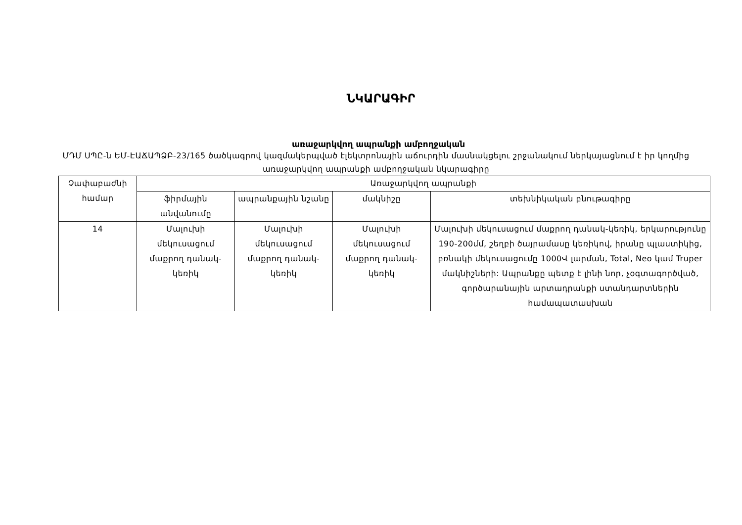ՆԿԱՐԱԳԻՐ
առաջարկվող ապրանքի ամբողջական
ՄԴՄ ՍՊԸ-ն ԵՄ-ԷԱՃԱՊՁԲ-23/165 ծածկագրով կազմակերպված էլեկտրոնային աճուրդին մասնակցելու շրջանակում ներկայացնում է իր կողմից առաջարկվող ապրանքի ամբողջական նկարագիրը
| Չափաբաժնի համար | Առաջարկվող ապրանքի | | | |
| --- | --- | --- | --- | --- |
| | ֆիրմային անվանումը | ապրանքային նշանը | մակնիշը | տեխնիկական բնութագիրը |
| 14 | Մալուխի մեկուսացում մաքրող դանակ-կեռիկ | Մալուխի մեկուսացում մաքրող դանակ-կեռիկ | Մալուխի մեկուսացում մաքրող դանակ-կեռիկ | Մալուխի մեկուսացում մաքրող դանակ-կեռիկ, երկարությունը 190-200մմ, շեղբի ծայրամասը կեռիկով, իրանը պլաստիկից, բռնակի մեկուսացումը 1000Վ լարման, Total, Neo կամ Truper մակնիշների: Ապրանքը պետք է լինի նոր, չօգտագործված, գործարանային արտադրանքի ստանդարտներին համապատասխան |